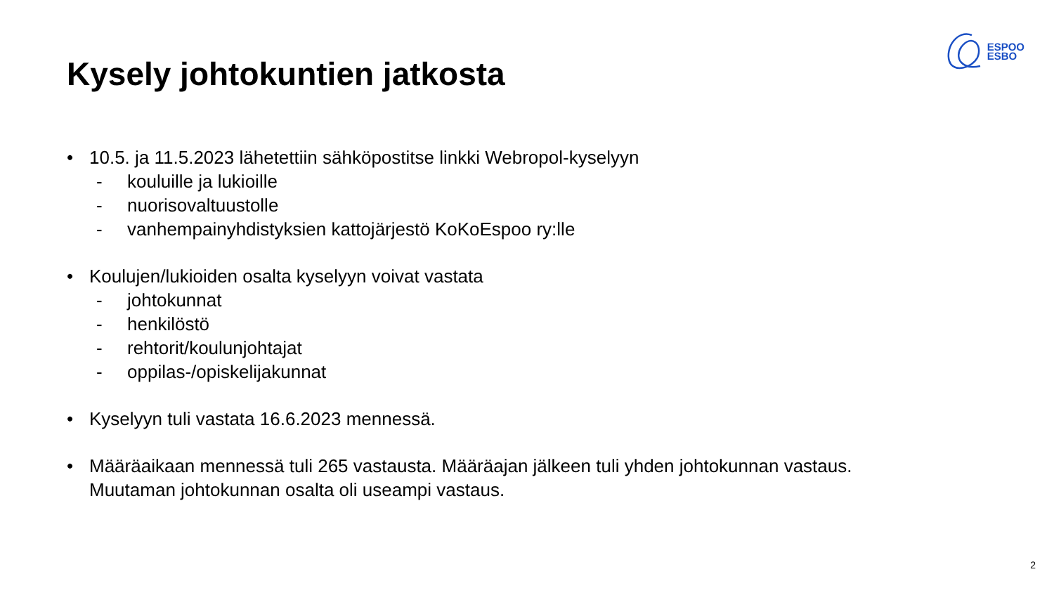ESPOO
ESBO
Kysely johtokuntien jatkosta
• 10.5. ja 11.5.2023 lähetettiin sähköpostitse linkki Webropol-kyselyyn
- kouluille ja lukioille
- nuorisovaltuustolle
- vanhempainyhdistyksien kattojärjestö KoKoEspoo ry:lle
• Koulujen/lukioiden osalta kyselyyn voivat vastata
- johtokunnat
- henkilöstö
- rehtorit/koulunjohtajat
- oppilas-/opiskelijakunnat
• Kyselyyn tuli vastata 16.6.2023 mennessä.
• Määräaikaan mennessä tuli 265 vastausta. Määräajan jälkeen tuli yhden johtokunnan vastaus.
Muutaman johtokunnan osalta oli useampi vastaus.
2